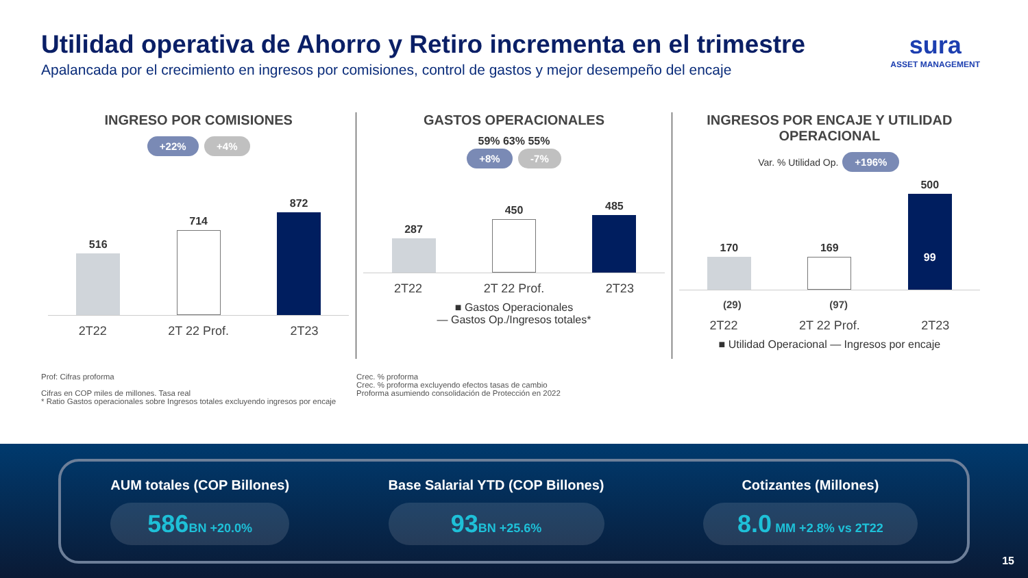Utilidad operativa de Ahorro y Retiro incrementa en el trimestre
Apalancada por el crecimiento en ingresos por comisiones, control de gastos y mejor desempeño del encaje
sura
ASSET MANAGEMENT
INGRESO POR COMISIONES
+22% +4%
516
714
872
2T22 2T 22 Prof. 2T23
GASTOS OPERACIONALES
59% 63% 55%
+8% -7%
287
450
485
2T22 2T 22 Prof. 2T23
■ Gastos Operacionales
— Gastos Op./Ingresos totales*
INGRESOS POR ENCAJE Y UTILIDAD OPERACIONAL
Var. % Utilidad Op. +196%
170
169
500
99
(29) (97)
2T22 2T 22 Prof. 2T23
■ Utilidad Operacional — Ingresos por encaje
Prof: Cifras proforma
Cifras en COP miles de millones. Tasa real
* Ratio Gastos operacionales sobre Ingresos totales excluyendo ingresos por encaje
Crec. % proforma
Crec. % proforma excluyendo efectos tasas de cambio
Proforma asumiendo consolidación de Protección en 2022
AUM totales (COP Billones)
586 BN +20.0%
Base Salarial YTD (COP Billones)
93 BN +25.6%
Cotizantes (Millones)
8.0 MM +2.8% vs 2T22
15